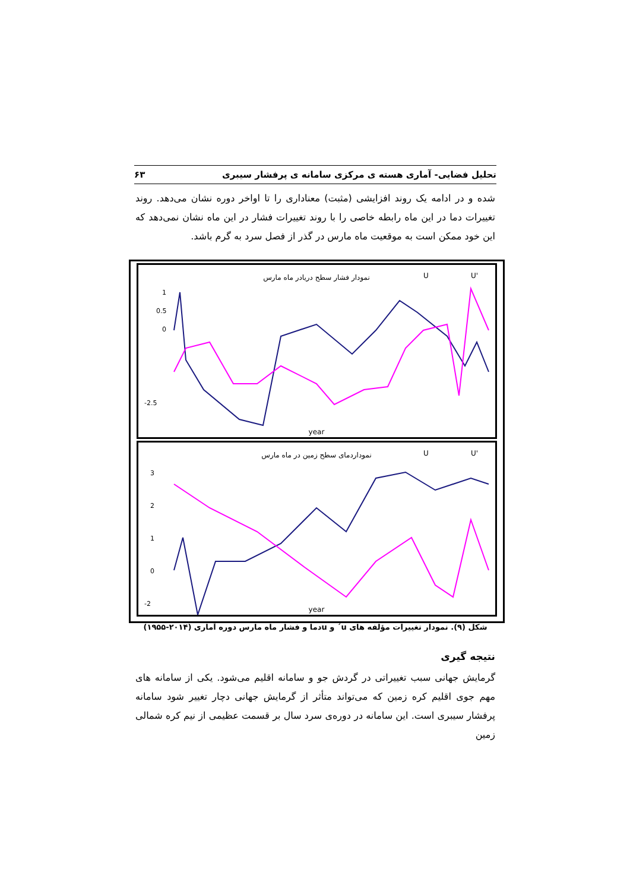تحلیل فضایی- آماری هسته ی مرکزی سامانه ی پرفشار سیبری ۶۳
شده و در ادامه یک روند افزایشی (مثبت) معناداری را تا اواخر دوره نشان می‌دهد. روند تغییرات دما در این ماه رابطه خاصی را با روند تغییرات فشار در این ماه نشان نمی‌دهد که این خود ممکن است به موقعیت ماه مارس در گذر از فصل سرد به گرم باشد.
نمودار فشار سطح دریادر ماه مارس
U
U'
1
0.5
0
-2.5
year
نموداردمای سطح زمین در ماه مارس
U
U'
3
2
1
0
-2
year
شکل (۹). نمودار تغییرات مؤلفه های u´ و uدما و فشار ماه مارس دوره آماری (۲۰۱۴-۱۹۵۵)
نتیجه گیری
گرمایش جهانی سبب تغییراتی در گردش جو و سامانه اقلیم می‌شود. یکی از سامانه های مهم جوی اقلیم کره زمین که می‌تواند متأثر از گرمایش جهانی دچار تغییر شود سامانه پرفشار سیبری است. این سامانه در دوره‌ی سرد سال بر قسمت عظیمی از نیم کره شمالی زمین